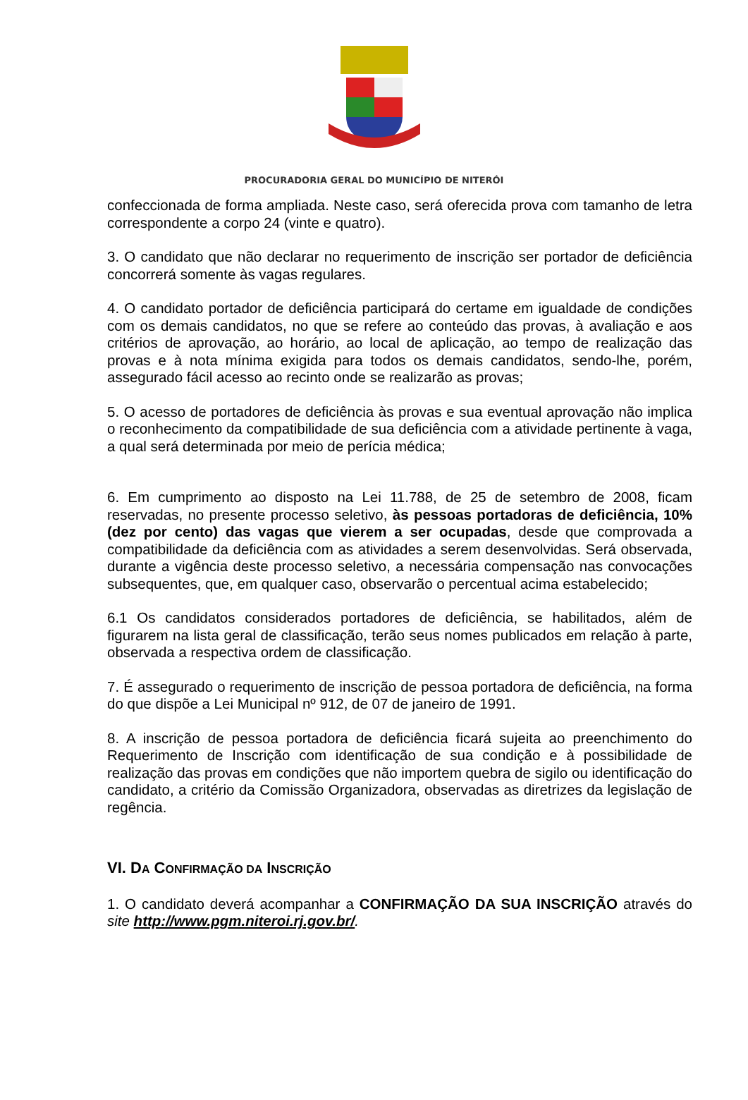PROCURADORIA GERAL DO MUNICÍPIO DE NITERÓI
confeccionada de forma ampliada. Neste caso, será oferecida prova com tamanho de letra correspondente a corpo 24 (vinte e quatro).
3. O candidato que não declarar no requerimento de inscrição ser portador de deficiência concorrerá somente às vagas regulares.
4. O candidato portador de deficiência participará do certame em igualdade de condições com os demais candidatos, no que se refere ao conteúdo das provas, à avaliação e aos critérios de aprovação, ao horário, ao local de aplicação, ao tempo de realização das provas e à nota mínima exigida para todos os demais candidatos, sendo-lhe, porém, assegurado fácil acesso ao recinto onde se realizarão as provas;
5. O acesso de portadores de deficiência às provas e sua eventual aprovação não implica o reconhecimento da compatibilidade de sua deficiência com a atividade pertinente à vaga, a qual será determinada por meio de perícia médica;
6. Em cumprimento ao disposto na Lei 11.788, de 25 de setembro de 2008, ficam reservadas, no presente processo seletivo, às pessoas portadoras de deficiência, 10% (dez por cento) das vagas que vierem a ser ocupadas, desde que comprovada a compatibilidade da deficiência com as atividades a serem desenvolvidas. Será observada, durante a vigência deste processo seletivo, a necessária compensação nas convocações subsequentes, que, em qualquer caso, observarão o percentual acima estabelecido;
6.1 Os candidatos considerados portadores de deficiência, se habilitados, além de figurarem na lista geral de classificação, terão seus nomes publicados em relação à parte, observada a respectiva ordem de classificação.
7. É assegurado o requerimento de inscrição de pessoa portadora de deficiência, na forma do que dispõe a Lei Municipal nº 912, de 07 de janeiro de 1991.
8. A inscrição de pessoa portadora de deficiência ficará sujeita ao preenchimento do Requerimento de Inscrição com identificação de sua condição e à possibilidade de realização das provas em condições que não importem quebra de sigilo ou identificação do candidato, a critério da Comissão Organizadora, observadas as diretrizes da legislação de regência.
VI. DA CONFIRMAÇÃO DA INSCRIÇÃO
1. O candidato deverá acompanhar a CONFIRMAÇÃO DA SUA INSCRIÇÃO através do site http://www.pgm.niteroi.rj.gov.br/.